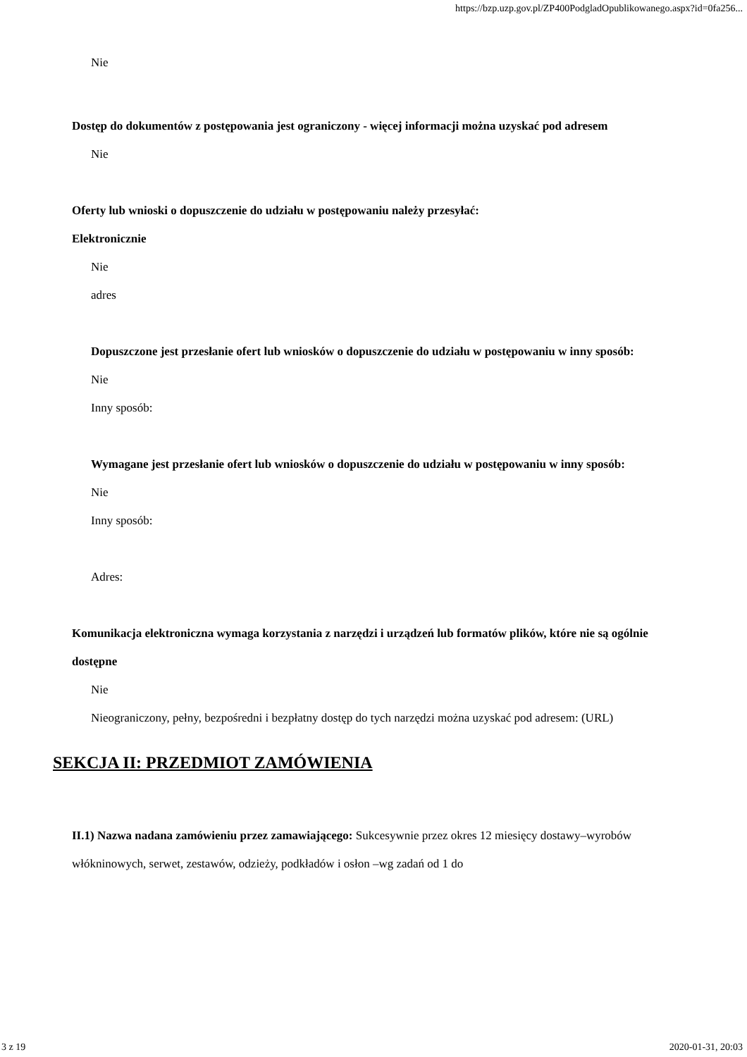https://bzp.uzp.gov.pl/ZP400PodgladOpublikowanego.aspx?id=0fa256...
Nie
Dostęp do dokumentów z postępowania jest ograniczony - więcej informacji można uzyskać pod adresem
Nie
Oferty lub wnioski o dopuszczenie do udziału w postępowaniu należy przesyłać:
Elektronicznie
Nie
adres
Dopuszczone jest przesłanie ofert lub wniosków o dopuszczenie do udziału w postępowaniu w inny sposób:
Nie
Inny sposób:
Wymagane jest przesłanie ofert lub wniosków o dopuszczenie do udziału w postępowaniu w inny sposób:
Nie
Inny sposób:
Adres:
Komunikacja elektroniczna wymaga korzystania z narzędzi i urządzeń lub formatów plików, które nie są ogólnie dostępne
Nie
Nieograniczony, pełny, bezpośredni i bezpłatny dostęp do tych narzędzi można uzyskać pod adresem: (URL)
SEKCJA II: PRZEDMIOT ZAMÓWIENIA
II.1) Nazwa nadana zamówieniu przez zamawiającego: Sukcesywnie przez okres 12 miesięcy dostawy–wyrobów włókninowych, serwet, zestawów, odzieży, podkładów i osłon –wg zadań od 1 do
3 z 19 2020-01-31, 20:03